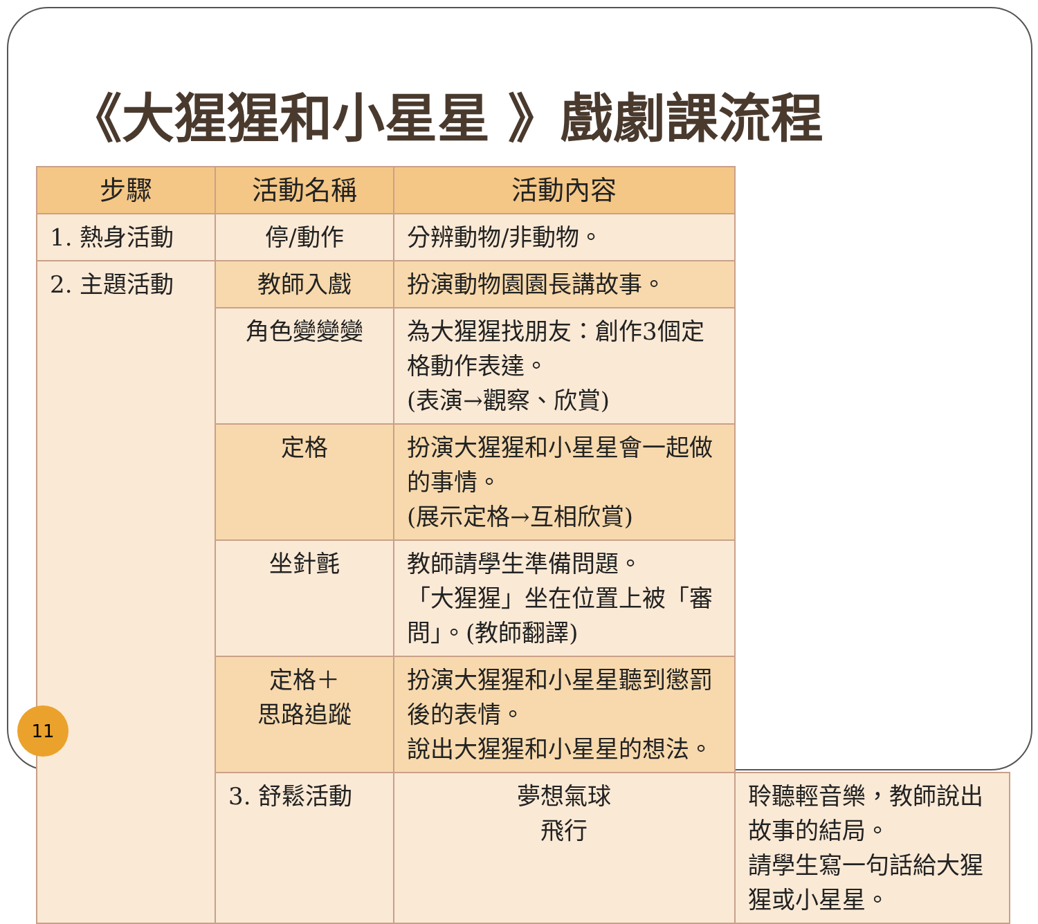《大猩猩和小星星 》戲劇課流程
| 步驟 | 活動名稱 | 活動內容 | |
| --- | --- | --- | --- |
| 1. 熱身活動 | 停/動作 | 分辨動物/非動物。 | |
| 2. 主題活動 | 教師入戲 | 扮演動物園園長講故事。 | |
| | 角色變變變 | 為大猩猩找朋友：創作3個定格動作表達。 (表演→觀察、欣賞) | |
| | 定格 | 扮演大猩猩和小星星會一起做的事情。 (展示定格→互相欣賞) | |
| | 坐針氈 | 教師請學生準備問題。 「大猩猩」坐在位置上被「審問」。(教師翻譯) | |
| | 定格＋ 思路追蹤 | 扮演大猩猩和小星星聽到懲罰後的表情。 說出大猩猩和小星星的想法。 | |
| | 3. 舒鬆活動 | 夢想氣球 飛行 | 聆聽輕音樂，教師說出故事的結局。 請學生寫一句話給大猩猩或小星星。 |
11